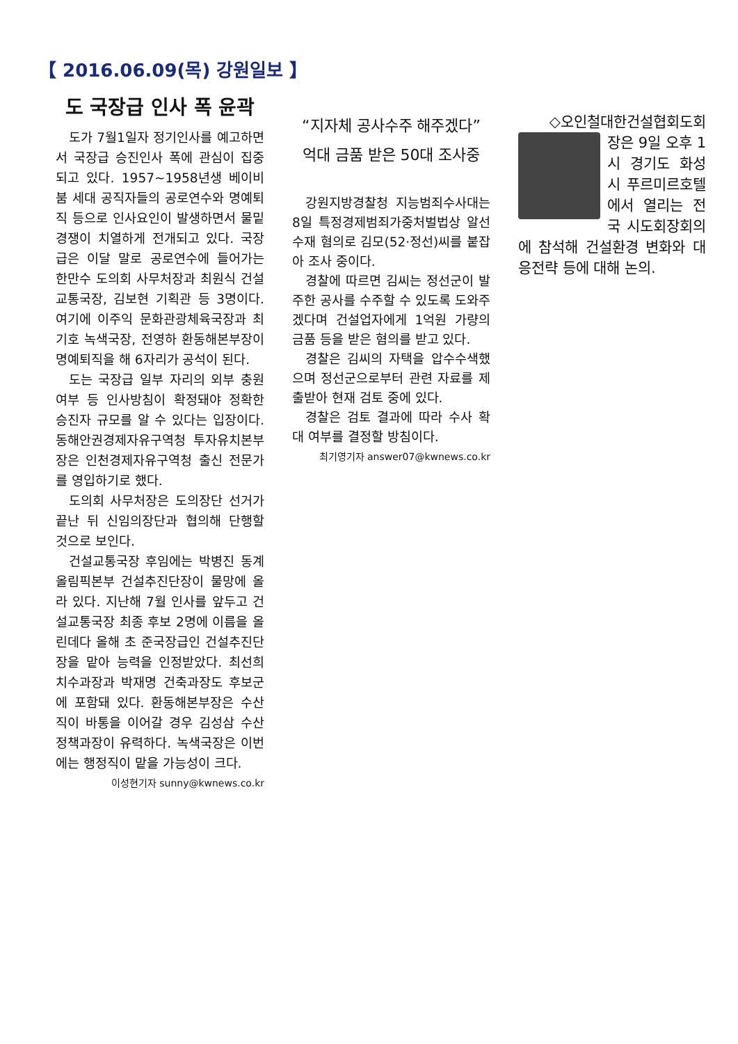【 2016.06.09(목) 강원일보 】
도 국장급 인사 폭 윤곽
도가 7월1일자 정기인사를 예고하면서 국장급 승진인사 폭에 관심이 집중되고 있다. 1957~1958년생 베이비붐 세대 공직자들의 공로연수와 명예퇴직 등으로 인사요인이 발생하면서 물밑경쟁이 치열하게 전개되고 있다. 국장급은 이달 말로 공로연수에 들어가는 한만수 도의회 사무처장과 최원식 건설교통국장, 김보현 기획관 등 3명이다. 여기에 이주익 문화관광체육국장과 최기호 녹색국장, 전영하 환동해본부장이 명예퇴직을 해 6자리가 공석이 된다.
도는 국장급 일부 자리의 외부 충원 여부 등 인사방침이 확정돼야 정확한 승진자 규모를 알 수 있다는 입장이다. 동해안권경제자유구역청 투자유치본부장은 인천경제자유구역청 출신 전문가를 영입하기로 했다.
도의회 사무처장은 도의장단 선거가 끝난 뒤 신임의장단과 협의해 단행할 것으로 보인다.
건설교통국장 후임에는 박병진 동계올림픽본부 건설추진단장이 물망에 올라 있다. 지난해 7월 인사를 앞두고 건설교통국장 최종 후보 2명에 이름을 올린데다 올해 초 준국장급인 건설추진단장을 맡아 능력을 인정받았다. 최선희 치수과장과 박재명 건축과장도 후보군에 포함돼 있다. 환동해본부장은 수산직이 바통을 이어갈 경우 김성삼 수산정책과장이 유력하다. 녹색국장은 이번에는 행정직이 맡을 가능성이 크다.
이성현기자 sunny@kwnews.co.kr
“지자체 공사수주 해주겠다”
억대 금품 받은 50대 조사중
강원지방경찰청 지능범죄수사대는 8일 특정경제범죄가중처벌법상 알선수재 혐의로 김모(52·정선)씨를 붙잡아 조사 중이다.
경찰에 따르면 김씨는 정선군이 발주한 공사를 수주할 수 있도록 도와주겠다며 건설업자에게 1억원 가량의 금품 등을 받은 혐의를 받고 있다.
경찰은 김씨의 자택을 압수수색했으며 정선군으로부터 관련 자료를 제출받아 현재 검토 중에 있다.
경찰은 검토 결과에 따라 수사 확대 여부를 결정할 방침이다.
최기영기자 answer07@kwnews.co.kr
◇오인철대한건설협회도회
장은 9일 오후 1시 경기도 화성시 푸르미르호텔에서 열리는 전국 시도회장회의에 참석해 건설환경 변화와 대응전략 등에 대해 논의.